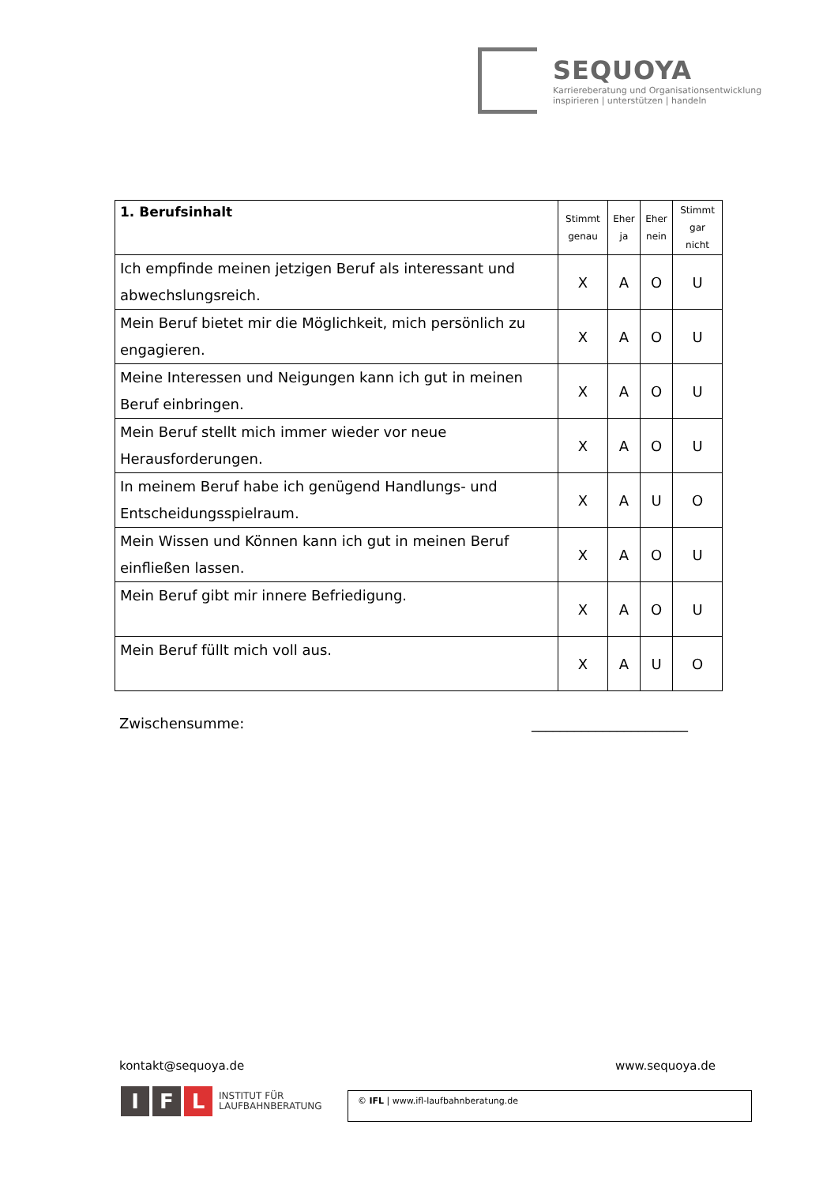SEQUOYA
Karriereberatung und Organisationsentwicklung
inspirieren | unterstützen | handeln
| 1. Berufsinhalt | Stimmt genau | Eher ja | Eher nein | Stimmt gar nicht |
| --- | --- | --- | --- | --- |
| Ich empfinde meinen jetzigen Beruf als interessant und abwechslungsreich. | X | A | O | U |
| Mein Beruf bietet mir die Möglichkeit, mich persönlich zu engagieren. | X | A | O | U |
| Meine Interessen und Neigungen kann ich gut in meinen Beruf einbringen. | X | A | O | U |
| Mein Beruf stellt mich immer wieder vor neue Herausforderungen. | X | A | O | U |
| In meinem Beruf habe ich genügend Handlungs- und Entscheidungsspielraum. | X | A | U | O |
| Mein Wissen und Können kann ich gut in meinen Beruf einfließen lassen. | X | A | O | U |
| Mein Beruf gibt mir innere Befriedigung. | X | A | O | U |
| Mein Beruf füllt mich voll aus. | X | A | U | O |
Zwischensumme: ______________________
kontakt@sequoya.de www.sequoya.de
I F L INSTITUT FÜR
LAUFBAHNBERATUNG
© IFL | www.ifl-laufbahnberatung.de